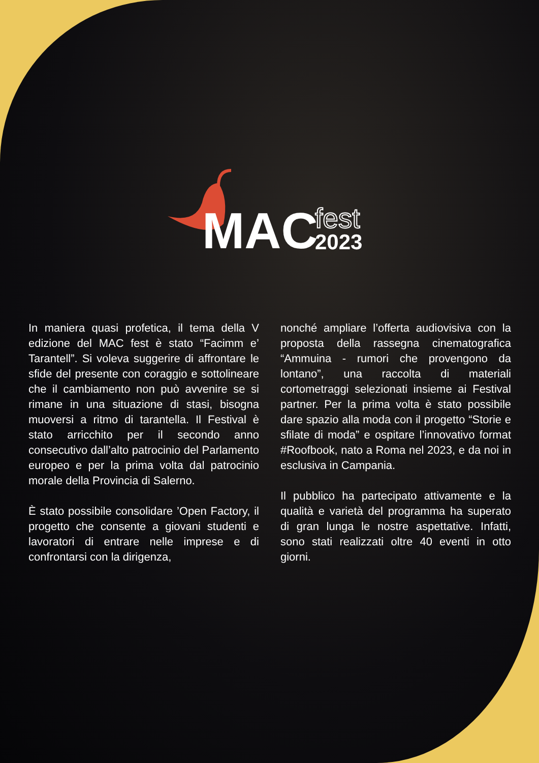MAC
fest
2023
In maniera quasi profetica, il tema della V edizione del MAC fest è stato “Facimm e’ Tarantell”. Si voleva suggerire di affrontare le sfide del presente con coraggio e sottolineare che il cambiamento non può avvenire se si rimane in una situazione di stasi, bisogna muoversi a ritmo di tarantella. Il Festival è stato arricchito per il secondo anno consecutivo dall’alto patrocinio del Parlamento europeo e per la prima volta dal patrocinio morale della Provincia di Salerno.
È stato possibile consolidare ’Open Factory, il progetto che consente a giovani studenti e lavoratori di entrare nelle imprese e di confrontarsi con la dirigenza,
nonché ampliare l’offerta audiovisiva con la proposta della rassegna cinematografica “Ammuina - rumori che provengono da lontano”, una raccolta di materiali cortometraggi selezionati insieme ai Festival partner. Per la prima volta è stato possibile dare spazio alla moda con il progetto “Storie e sfilate di moda” e ospitare l’innovativo format #Roofbook, nato a Roma nel 2023, e da noi in esclusiva in Campania.
Il pubblico ha partecipato attivamente e la qualità e varietà del programma ha superato di gran lunga le nostre aspettative. Infatti, sono stati realizzati oltre 40 eventi in otto giorni.